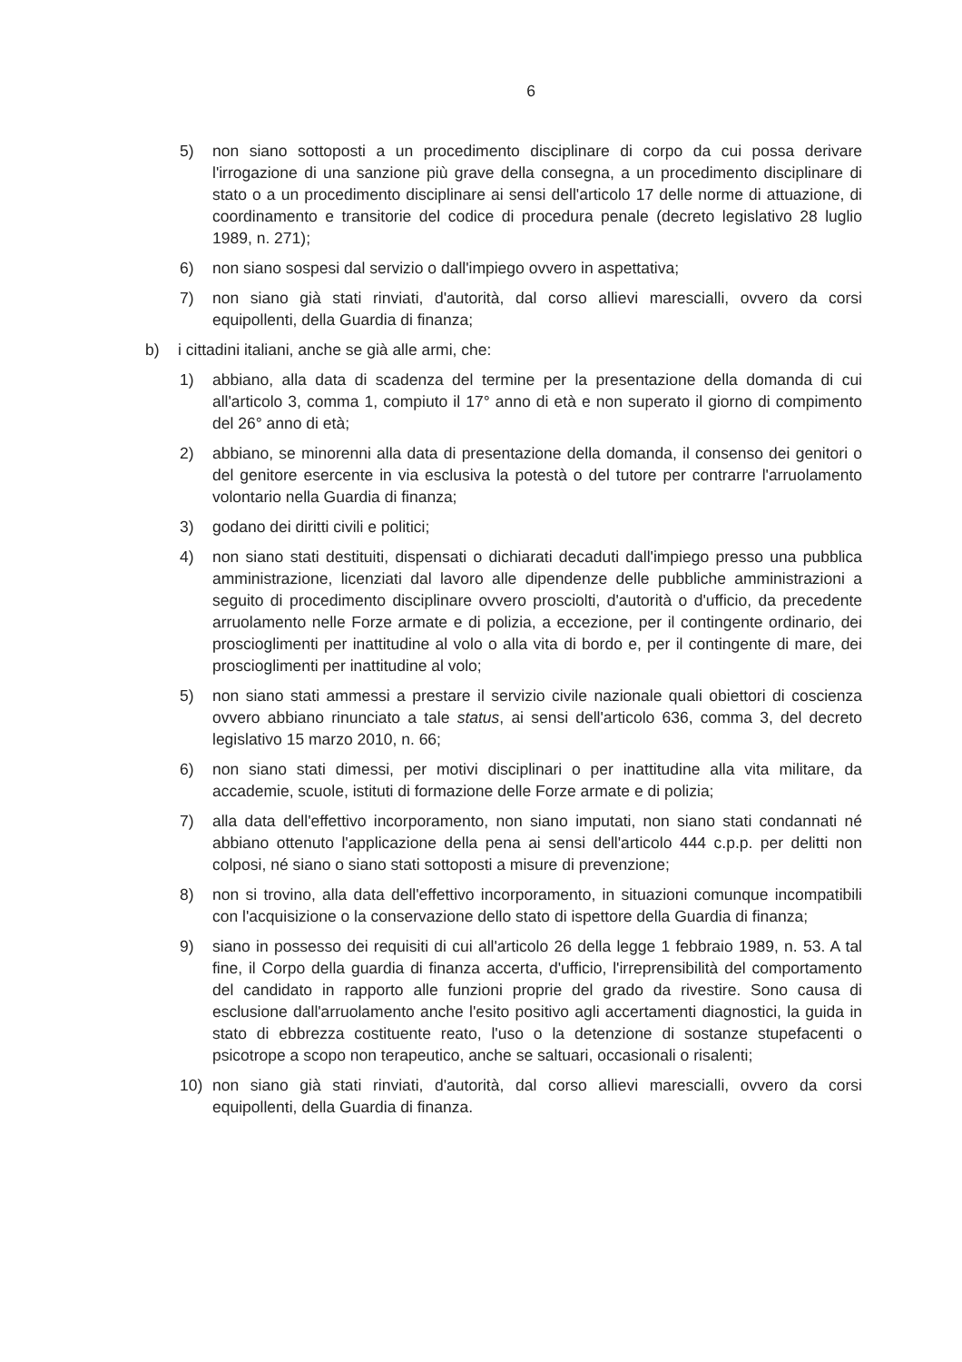6
5) non siano sottoposti a un procedimento disciplinare di corpo da cui possa derivare l'irrogazione di una sanzione più grave della consegna, a un procedimento disciplinare di stato o a un procedimento disciplinare ai sensi dell'articolo 17 delle norme di attuazione, di coordinamento e transitorie del codice di procedura penale (decreto legislativo 28 luglio 1989, n. 271);
6) non siano sospesi dal servizio o dall'impiego ovvero in aspettativa;
7) non siano già stati rinviati, d'autorità, dal corso allievi marescialli, ovvero da corsi equipollenti, della Guardia di finanza;
b) i cittadini italiani, anche se già alle armi, che:
1) abbiano, alla data di scadenza del termine per la presentazione della domanda di cui all'articolo 3, comma 1, compiuto il 17° anno di età e non superato il giorno di compimento del 26° anno di età;
2) abbiano, se minorenni alla data di presentazione della domanda, il consenso dei genitori o del genitore esercente in via esclusiva la potestà o del tutore per contrarre l'arruolamento volontario nella Guardia di finanza;
3) godano dei diritti civili e politici;
4) non siano stati destituiti, dispensati o dichiarati decaduti dall'impiego presso una pubblica amministrazione, licenziati dal lavoro alle dipendenze delle pubbliche amministrazioni a seguito di procedimento disciplinare ovvero prosciolti, d'autorità o d'ufficio, da precedente arruolamento nelle Forze armate e di polizia, a eccezione, per il contingente ordinario, dei proscioglimenti per inattitudine al volo o alla vita di bordo e, per il contingente di mare, dei proscioglimenti per inattitudine al volo;
5) non siano stati ammessi a prestare il servizio civile nazionale quali obiettori di coscienza ovvero abbiano rinunciato a tale status, ai sensi dell'articolo 636, comma 3, del decreto legislativo 15 marzo 2010, n. 66;
6) non siano stati dimessi, per motivi disciplinari o per inattitudine alla vita militare, da accademie, scuole, istituti di formazione delle Forze armate e di polizia;
7) alla data dell'effettivo incorporamento, non siano imputati, non siano stati condannati né abbiano ottenuto l'applicazione della pena ai sensi dell'articolo 444 c.p.p. per delitti non colposi, né siano o siano stati sottoposti a misure di prevenzione;
8) non si trovino, alla data dell'effettivo incorporamento, in situazioni comunque incompatibili con l'acquisizione o la conservazione dello stato di ispettore della Guardia di finanza;
9) siano in possesso dei requisiti di cui all'articolo 26 della legge 1 febbraio 1989, n. 53. A tal fine, il Corpo della guardia di finanza accerta, d'ufficio, l'irreprensibilità del comportamento del candidato in rapporto alle funzioni proprie del grado da rivestire. Sono causa di esclusione dall'arruolamento anche l'esito positivo agli accertamenti diagnostici, la guida in stato di ebbrezza costituente reato, l'uso o la detenzione di sostanze stupefacenti o psicotrope a scopo non terapeutico, anche se saltuari, occasionali o risalenti;
10) non siano già stati rinviati, d'autorità, dal corso allievi marescialli, ovvero da corsi equipollenti, della Guardia di finanza.